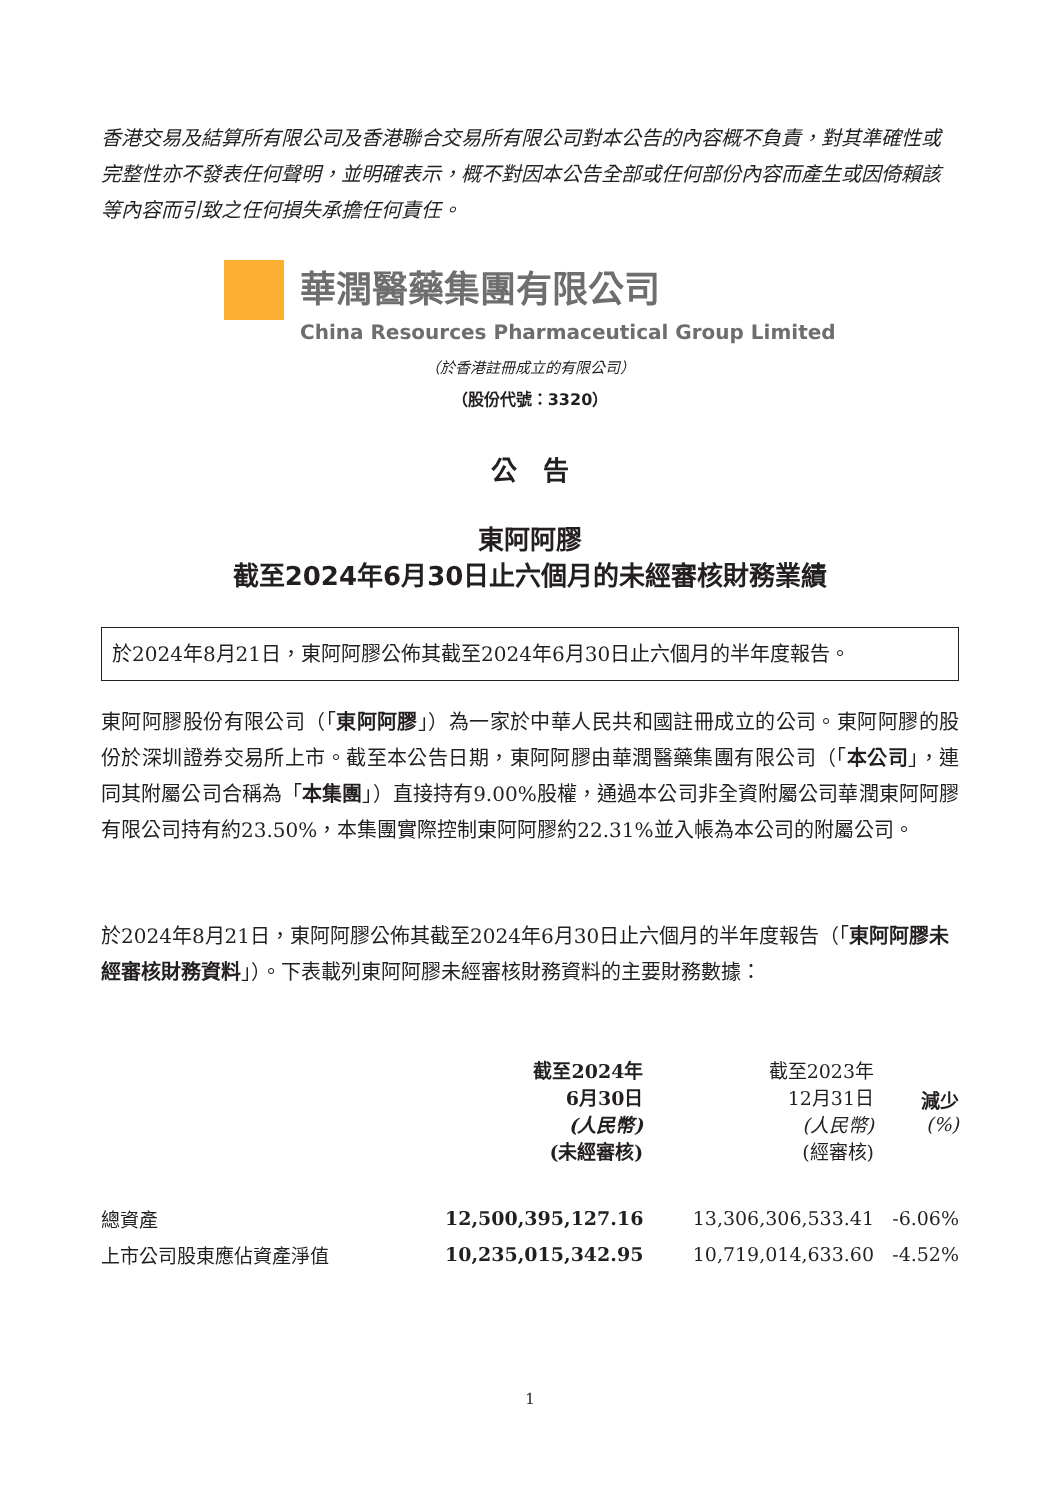香港交易及結算所有限公司及香港聯合交易所有限公司對本公告的內容概不負責，對其準確性或完整性亦不發表任何聲明，並明確表示，概不對因本公告全部或任何部份內容而產生或因倚賴該等內容而引致之任何損失承擔任何責任。
華潤醫藥集團有限公司
China Resources Pharmaceutical Group Limited
（於香港註冊成立的有限公司）
（股份代號：3320）
公　告
東阿阿膠
截至2024年6月30日止六個月的未經審核財務業績
於2024年8月21日，東阿阿膠公佈其截至2024年6月30日止六個月的半年度報告。
東阿阿膠股份有限公司（「東阿阿膠」）為一家於中華人民共和國註冊成立的公司。東阿阿膠的股份於深圳證券交易所上市。截至本公告日期，東阿阿膠由華潤醫藥集團有限公司（「本公司」，連同其附屬公司合稱為「本集團」）直接持有9.00%股權，通過本公司非全資附屬公司華潤東阿阿膠有限公司持有約23.50%，本集團實際控制東阿阿膠約22.31%並入帳為本公司的附屬公司。
於2024年8月21日，東阿阿膠公佈其截至2024年6月30日止六個月的半年度報告（「東阿阿膠未經審核財務資料」）。下表載列東阿阿膠未經審核財務資料的主要財務數據：
| | 截至2024年 6月30日 (人民幣) (未經審核) | 截至2023年 12月31日 (人民幣) (經審核) | 減少 (%) |
| --- | --- | --- | --- |
| 總資產 | 12,500,395,127.16 | 13,306,306,533.41 | -6.06% |
| 上市公司股東應佔資產淨值 | 10,235,015,342.95 | 10,719,014,633.60 | -4.52% |
1